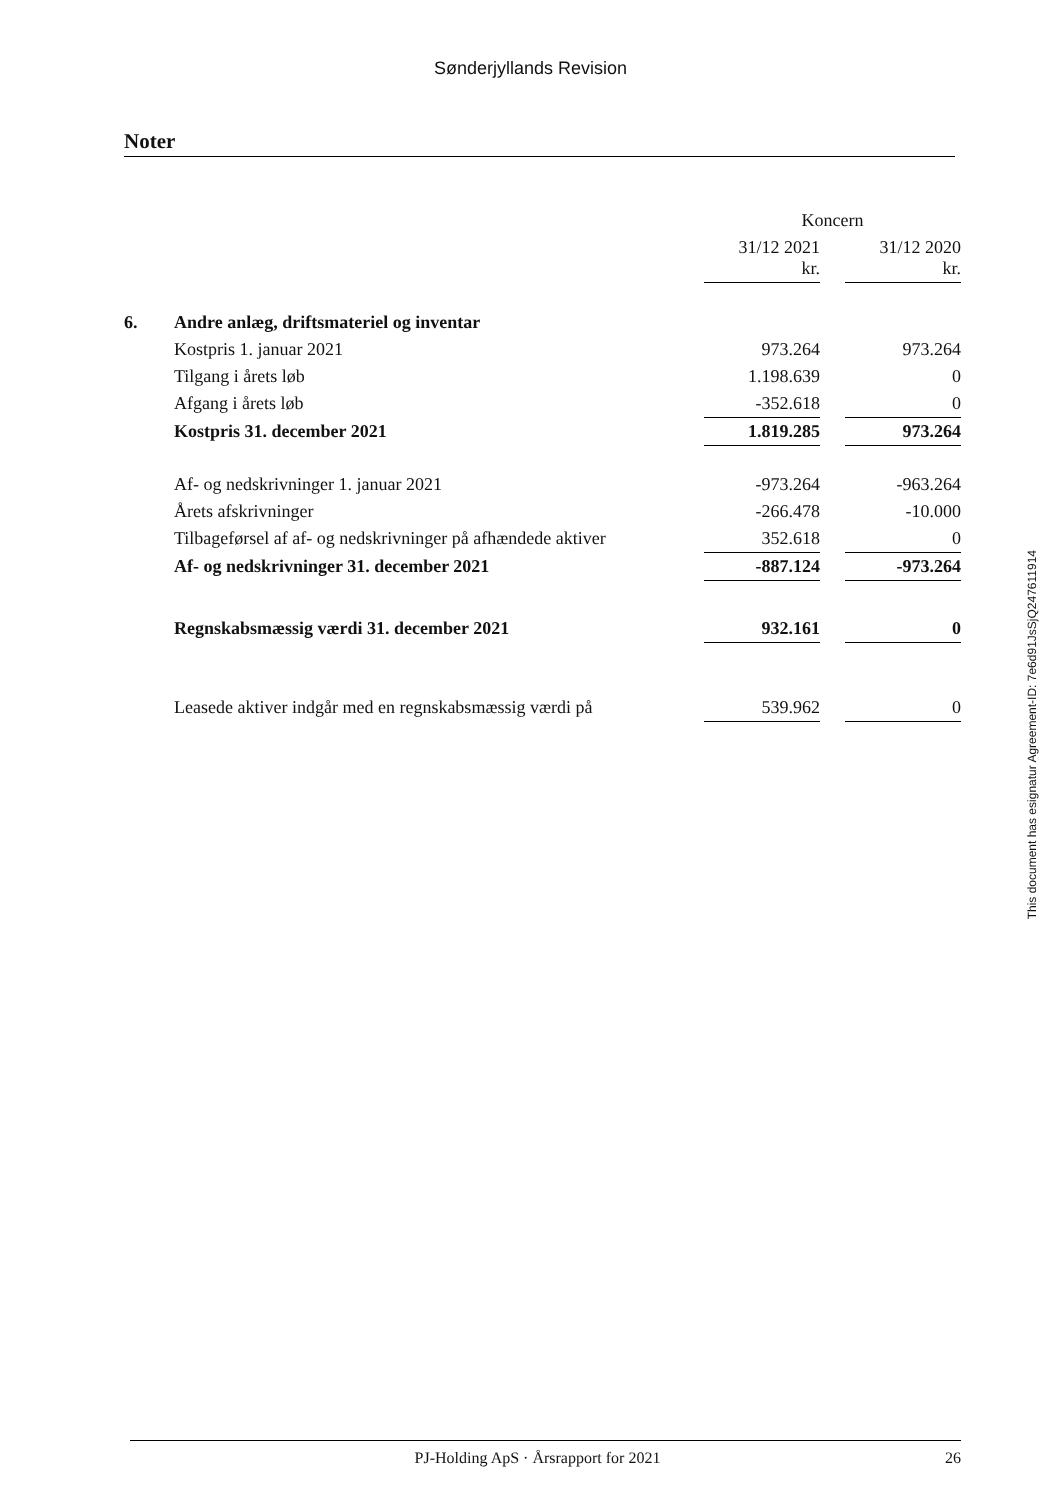Sønderjyllands Revision
Noter
| | | Koncern | | |
| --- | --- | --- | --- | --- |
| | | 31/12 2021 kr. | | 31/12 2020 kr. |
| 6. | Andre anlæg, driftsmateriel og inventar | | | |
| | Kostpris 1. januar 2021 | 973.264 | | 973.264 |
| | Tilgang i årets løb | 1.198.639 | | 0 |
| | Afgang i årets løb | -352.618 | | 0 |
| | Kostpris 31. december 2021 | 1.819.285 | | 973.264 |
| | Af- og nedskrivninger 1. januar 2021 | -973.264 | | -963.264 |
| | Årets afskrivninger | -266.478 | | -10.000 |
| | Tilbageførsel af af- og nedskrivninger på afhændede aktiver | 352.618 | | 0 |
| | Af- og nedskrivninger 31. december 2021 | -887.124 | | -973.264 |
| | Regnskabsmæssig værdi 31. december 2021 | 932.161 | | 0 |
| | Leasede aktiver indgår med en regnskabsmæssig værdi på | 539.962 | | 0 |
This document has esignatur Agreement-ID: 7e6d91JsSjQ247611914
PJ-Holding ApS · Årsrapport for 2021 26